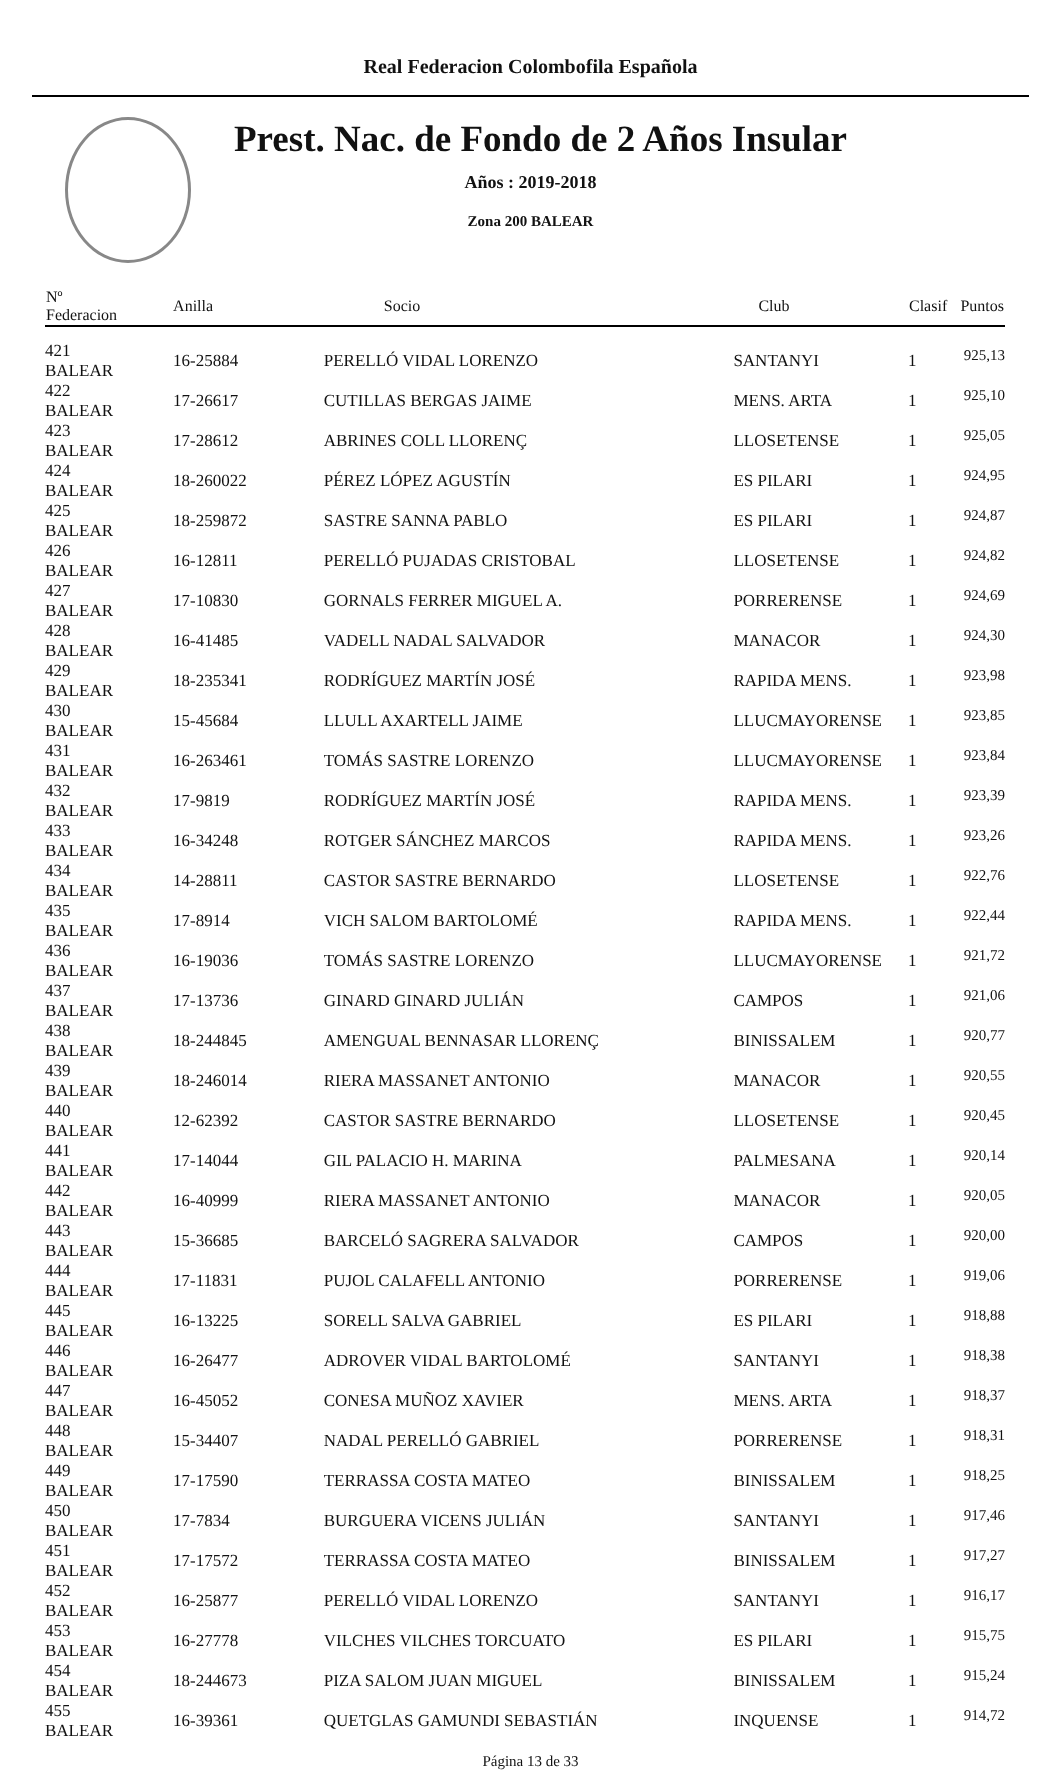Real Federacion Colombofila Española
Prest. Nac. de Fondo de 2 Años Insular
Años : 2019-2018
Zona 200 BALEAR
| Nº Federacion | Anilla | Socio | Club | Clasif | Puntos |
| --- | --- | --- | --- | --- | --- |
| 421 BALEAR | 16-25884 | PERELLÓ VIDAL LORENZO | SANTANYI | 1 | 925,13 |
| 422 BALEAR | 17-26617 | CUTILLAS BERGAS JAIME | MENS. ARTA | 1 | 925,10 |
| 423 BALEAR | 17-28612 | ABRINES COLL LLORENÇ | LLOSETENSE | 1 | 925,05 |
| 424 BALEAR | 18-260022 | PÉREZ LÓPEZ AGUSTÍN | ES PILARI | 1 | 924,95 |
| 425 BALEAR | 18-259872 | SASTRE SANNA PABLO | ES PILARI | 1 | 924,87 |
| 426 BALEAR | 16-12811 | PERELLÓ PUJADAS CRISTOBAL | LLOSETENSE | 1 | 924,82 |
| 427 BALEAR | 17-10830 | GORNALS FERRER MIGUEL A. | PORRERENSE | 1 | 924,69 |
| 428 BALEAR | 16-41485 | VADELL NADAL SALVADOR | MANACOR | 1 | 924,30 |
| 429 BALEAR | 18-235341 | RODRÍGUEZ MARTÍN JOSÉ | RAPIDA MENS. | 1 | 923,98 |
| 430 BALEAR | 15-45684 | LLULL AXARTELL JAIME | LLUCMAYORENSE | 1 | 923,85 |
| 431 BALEAR | 16-263461 | TOMÁS SASTRE LORENZO | LLUCMAYORENSE | 1 | 923,84 |
| 432 BALEAR | 17-9819 | RODRÍGUEZ MARTÍN JOSÉ | RAPIDA MENS. | 1 | 923,39 |
| 433 BALEAR | 16-34248 | ROTGER SÁNCHEZ MARCOS | RAPIDA MENS. | 1 | 923,26 |
| 434 BALEAR | 14-28811 | CASTOR SASTRE BERNARDO | LLOSETENSE | 1 | 922,76 |
| 435 BALEAR | 17-8914 | VICH SALOM BARTOLOMÉ | RAPIDA MENS. | 1 | 922,44 |
| 436 BALEAR | 16-19036 | TOMÁS SASTRE LORENZO | LLUCMAYORENSE | 1 | 921,72 |
| 437 BALEAR | 17-13736 | GINARD GINARD JULIÁN | CAMPOS | 1 | 921,06 |
| 438 BALEAR | 18-244845 | AMENGUAL BENNASAR LLORENÇ | BINISSALEM | 1 | 920,77 |
| 439 BALEAR | 18-246014 | RIERA MASSANET ANTONIO | MANACOR | 1 | 920,55 |
| 440 BALEAR | 12-62392 | CASTOR SASTRE BERNARDO | LLOSETENSE | 1 | 920,45 |
| 441 BALEAR | 17-14044 | GIL PALACIO H. MARINA | PALMESANA | 1 | 920,14 |
| 442 BALEAR | 16-40999 | RIERA MASSANET ANTONIO | MANACOR | 1 | 920,05 |
| 443 BALEAR | 15-36685 | BARCELÓ SAGRERA SALVADOR | CAMPOS | 1 | 920,00 |
| 444 BALEAR | 17-11831 | PUJOL CALAFELL ANTONIO | PORRERENSE | 1 | 919,06 |
| 445 BALEAR | 16-13225 | SORELL SALVA GABRIEL | ES PILARI | 1 | 918,88 |
| 446 BALEAR | 16-26477 | ADROVER VIDAL BARTOLOMÉ | SANTANYI | 1 | 918,38 |
| 447 BALEAR | 16-45052 | CONESA MUÑOZ XAVIER | MENS. ARTA | 1 | 918,37 |
| 448 BALEAR | 15-34407 | NADAL PERELLÓ GABRIEL | PORRERENSE | 1 | 918,31 |
| 449 BALEAR | 17-17590 | TERRASSA COSTA MATEO | BINISSALEM | 1 | 918,25 |
| 450 BALEAR | 17-7834 | BURGUERA VICENS JULIÁN | SANTANYI | 1 | 917,46 |
| 451 BALEAR | 17-17572 | TERRASSA COSTA MATEO | BINISSALEM | 1 | 917,27 |
| 452 BALEAR | 16-25877 | PERELLÓ VIDAL LORENZO | SANTANYI | 1 | 916,17 |
| 453 BALEAR | 16-27778 | VILCHES VILCHES TORCUATO | ES PILARI | 1 | 915,75 |
| 454 BALEAR | 18-244673 | PIZA SALOM JUAN MIGUEL | BINISSALEM | 1 | 915,24 |
| 455 BALEAR | 16-39361 | QUETGLAS GAMUNDI SEBASTIÁN | INQUENSE | 1 | 914,72 |
Página 13 de 33